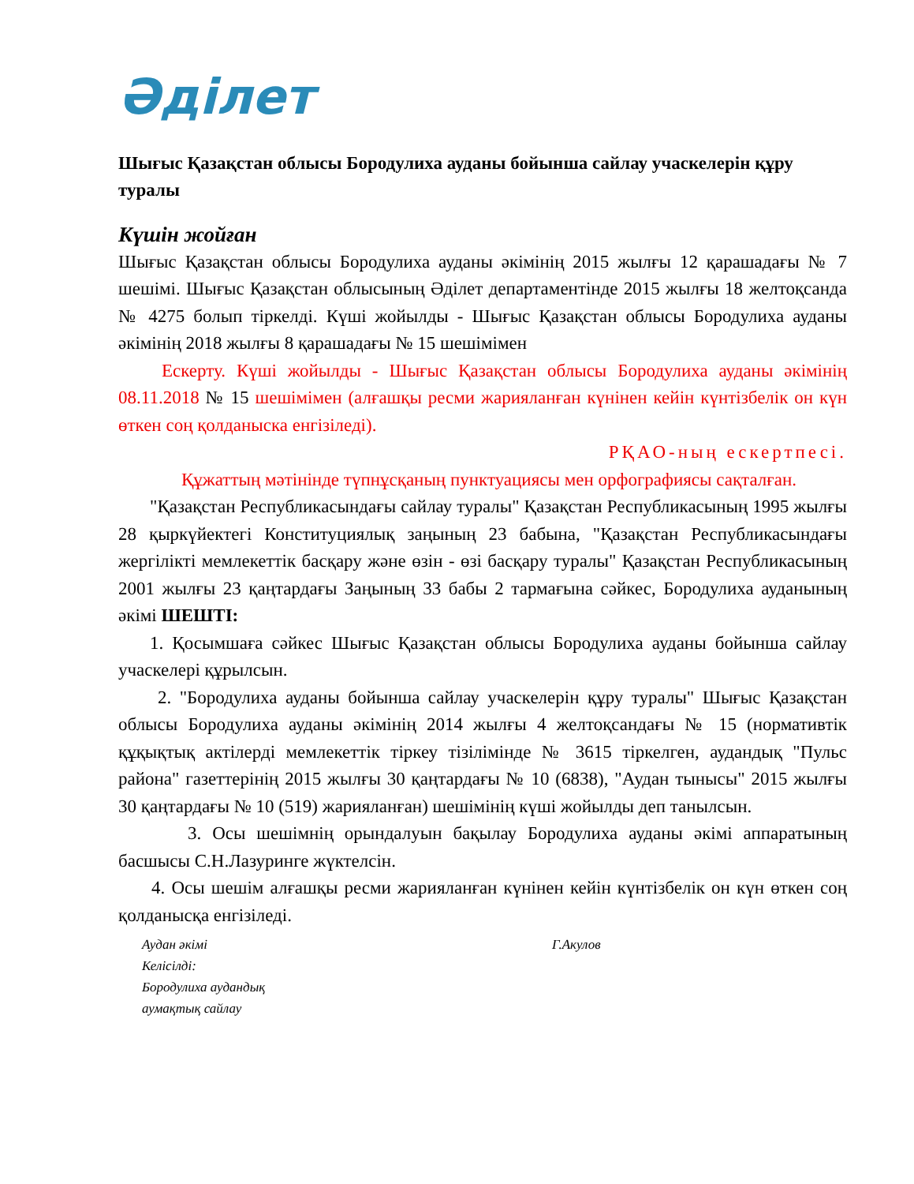Әділет
Шығыс Қазақстан облысы Бородулиха ауданы бойынша сайлау учаскелерін құру туралы
Күшін жойған
Шығыс Қазақстан облысы Бородулиха ауданы әкімінің 2015 жылғы 12 қарашадағы № 7 шешімі. Шығыс Қазақстан облысының Әділет департаментінде 2015 жылғы 18 желтоқсанда № 4275 болып тіркелді. Күші жойылды - Шығыс Қазақстан облысы Бородулиха ауданы әкімінің 2018 жылғы 8 қарашадағы № 15 шешімімен
Ескерту. Күші жойылды - Шығыс Қазақстан облысы Бородулиха ауданы әкімінің 08.11.2018 № 15 шешімімен (алғашқы ресми жарияланған күнінен кейін күнтізбелік он күн өткен соң қолданыска енгізіледі).
РҚАО-ның ескертпесі.
Құжаттың мәтінінде түпнұсқаның пунктуациясы мен орфографиясы сақталған.
"Қазақстан Республикасындағы сайлау туралы" Қазақстан Республикасының 1995 жылғы 28 қыркүйектегі Конституциялық заңының 23 бабына, "Қазақстан Республикасындағы жергілікті мемлекеттік басқару және өзін - өзі басқару туралы" Қазақстан Республикасының 2001 жылғы 23 қаңтардағы Заңының 33 бабы 2 тармағына сәйкес, Бородулиха ауданының әкімі ШЕШТІ:
1. Қосымшаға сәйкес Шығыс Қазақстан облысы Бородулиха ауданы бойынша сайлау учаскелері құрылсын.
2. "Бородулиха ауданы бойынша сайлау учаскелерін құру туралы" Шығыс Қазақстан облысы Бородулиха ауданы әкімінің 2014 жылғы 4 желтоқсандағы № 15 (нормативтік құқықтық актілерді мемлекеттік тіркеу тізілімінде № 3615 тіркелген, аудандық "Пульс района" газеттерінің 2015 жылғы 30 қаңтардағы № 10 (6838), "Аудан тынысы" 2015 жылғы 30 қаңтардағы № 10 (519) жарияланған) шешімінің күші жойылды деп танылсын.
3. Осы шешімнің орындалуын бақылау Бородулиха ауданы әкімі аппаратының басшысы С.Н.Лазуринге жүктелсін.
4. Осы шешім алғашқы ресми жарияланған күнінен кейін күнтізбелік он күн өткен соң қолданысқа енгізіледі.
Аудан әкімі Г.Акулов
Келісілді:
Бородулиха аудандық
аумақтық сайлау